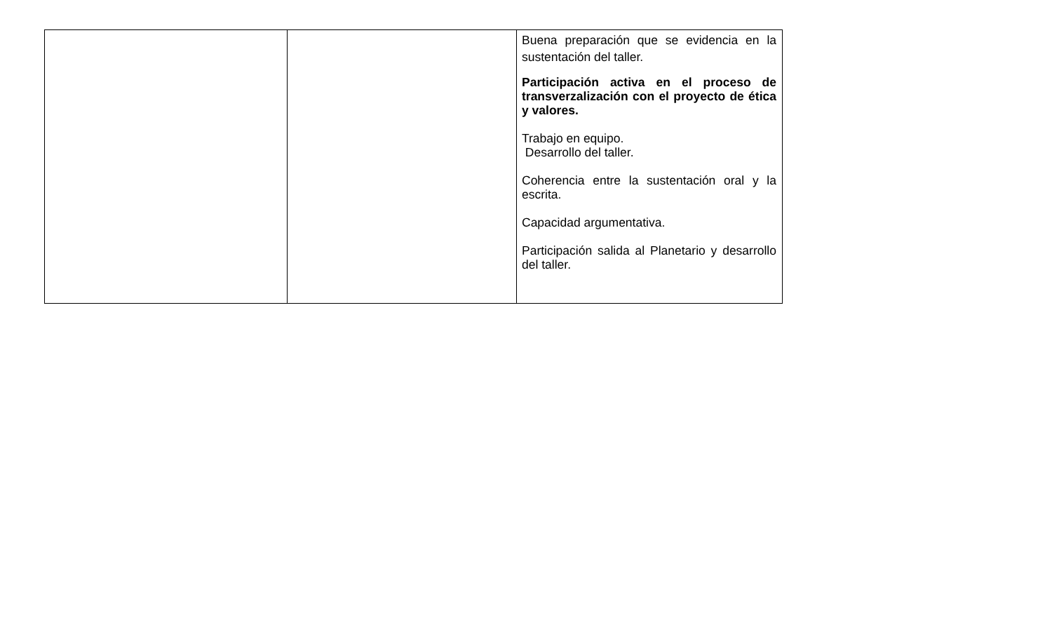| | | Buena preparación que se evidencia en la sustentación del taller. Participación activa en el proceso de transverzalización con el proyecto de ética y valores. Trabajo en equipo. Desarrollo del taller. Coherencia entre la sustentación oral y la escrita. Capacidad argumentativa. Participación salida al Planetario y desarrollo del taller. |